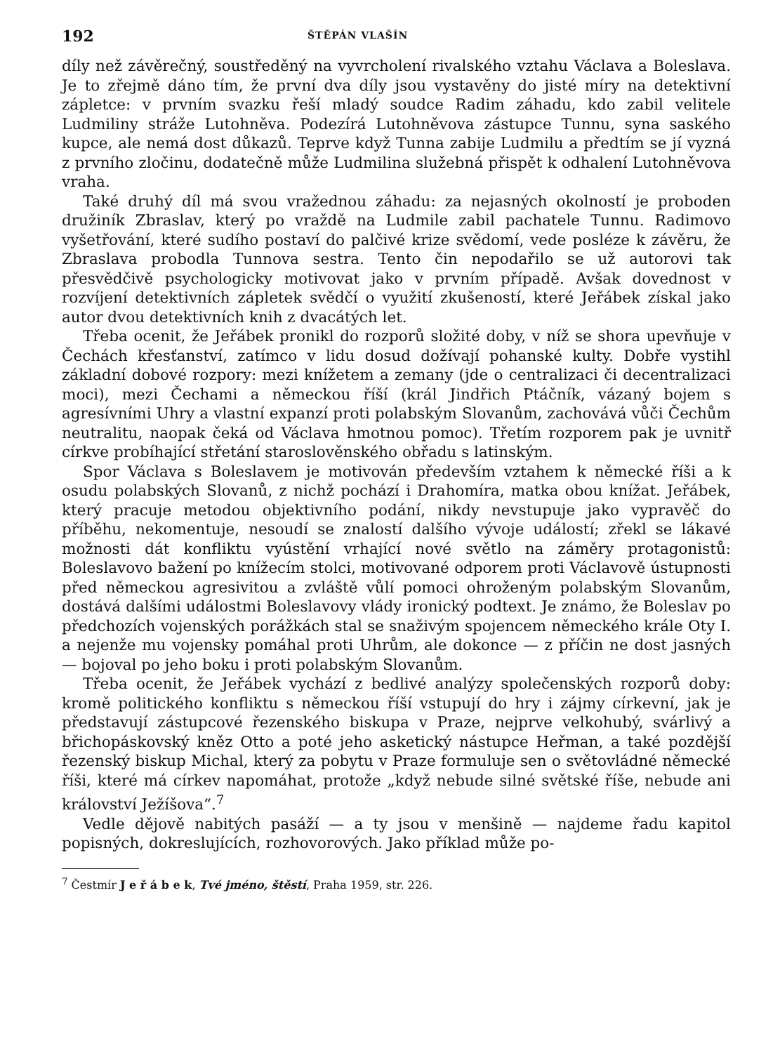192 ŠTĚPÁN VLAŠÍN
díly než závěrečný, soustředěný na vyvrcholení rivalského vztahu Václava a Boleslava. Je to zřejmě dáno tím, že první dva díly jsou vystavěny do jisté míry na detektivní zápletce: v prvním svazku řeší mladý soudce Radim záhadu, kdo zabil velitele Ludmiliny stráže Lutohněva. Podezírá Lutohněvova zástupce Tunnu, syna saského kupce, ale nemá dost důkazů. Teprve když Tunna zabije Ludmilu a předtím se jí vyzná z prvního zločinu, dodatečně může Ludmilina služebná přispět k odhalení Lutohněvova vraha.
Také druhý díl má svou vražednou záhadu: za nejasných okolností je proboden družiník Zbraslav, který po vraždě na Ludmile zabil pachatele Tunnu. Radimovo vyšetřování, které sudího postaví do palčivé krize svědomí, vede posléze k závěru, že Zbraslava probodla Tunnova sestra. Tento čin nepodařilo se už autorovi tak přesvědčivě psychologicky motivovat jako v prvním případě. Avšak dovednost v rozvíjení detektivních zápletek svědčí o využití zkušeností, které Jeřábek získal jako autor dvou detektivních knih z dvacátých let.
Třeba ocenit, že Jeřábek pronikl do rozporů složité doby, v níž se shora upevňuje v Čechách křesťanství, zatímco v lidu dosud dožívají pohanské kulty. Dobře vystihl základní dobové rozpory: mezi knížetem a zemany (jde o centralizaci či decentralizaci moci), mezi Čechami a německou říší (král Jindřich Ptáčník, vázaný bojem s agresívními Uhry a vlastní expanzí proti polabským Slovanům, zachovává vůči Čechům neutralitu, naopak čeká od Václava hmotnou pomoc). Třetím rozporem pak je uvnitř církve probíhající střetání staroslověnského obřadu s latinským.
Spor Václava s Boleslavem je motivován především vztahem k německé říši a k osudu polabských Slovanů, z nichž pochází i Drahomíra, matka obou knížat. Jeřábek, který pracuje metodou objektivního podání, nikdy nevstupuje jako vypravěč do příběhu, nekomentuje, nesoudí se znalostí dalšího vývoje událostí; zřekl se lákavé možnosti dát konfliktu vyústění vrhající nové světlo na záměry protagonistů: Boleslavovo bažení po knížecím stolci, motivované odporem proti Václavově ústupnosti před německou agresivitou a zvláště vůlí pomoci ohroženým polabským Slovanům, dostává dalšími událostmi Boleslavovy vlády ironický podtext. Je známo, že Boleslav po předchozích vojenských porážkách stal se snaživým spojencem německého krále Oty I. a nejenže mu vojensky pomáhal proti Uhrům, ale dokonce — z příčin ne dost jasných — bojoval po jeho boku i proti polabským Slovanům.
Třeba ocenit, že Jeřábek vychází z bedlivé analýzy společenských rozporů doby: kromě politického konfliktu s německou říší vstupují do hry i zájmy církevní, jak je představují zástupcové řezenského biskupa v Praze, nejprve velkohubý, svárlivý a břichopáskovský kněz Otto a poté jeho asketický nástupce Heřman, a také pozdější řezenský biskup Michal, který za pobytu v Praze formuluje sen o světovládné německé říši, které má církev napomáhat, protože „když nebude silné světské říše, nebude ani království Ježíšova“.<sup>7</sup>
Vedle dějově nabitých pasáží — a ty jsou v menšině — najdeme řadu kapitol popisných, dokreslujících, rozhovorových. Jako příklad může po-
<sup>7</sup> Čestmír J e ř á b e k, Tvé jméno, štěstí, Praha 1959, str. 226.